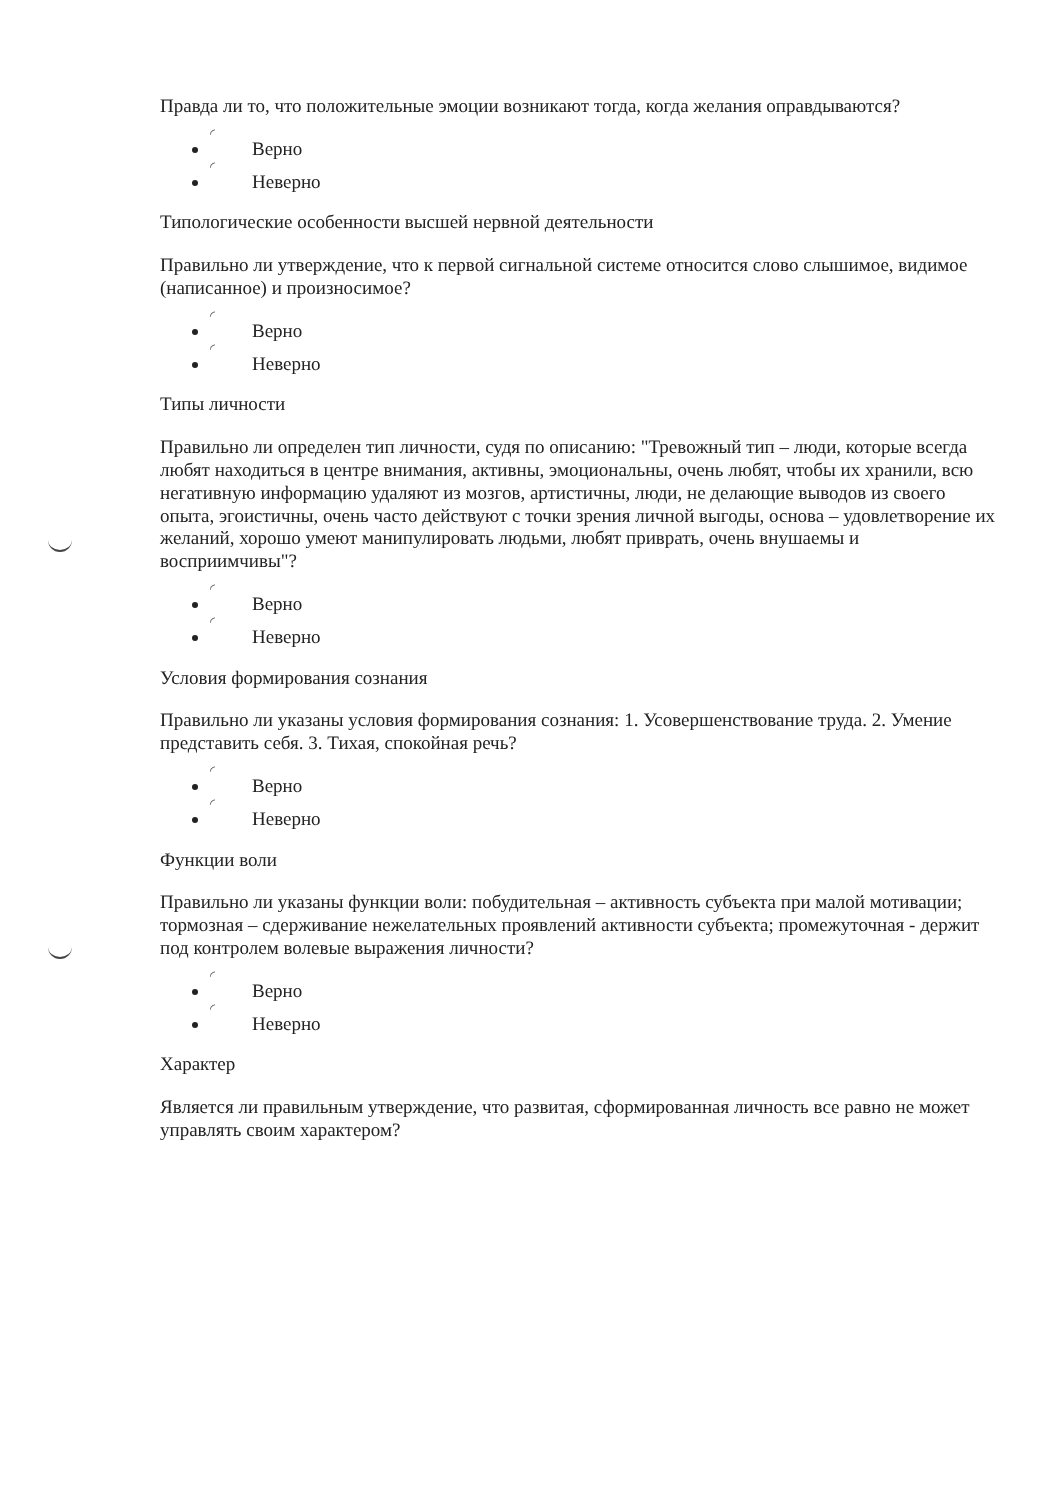Правда ли то, что положительные эмоции возникают тогда, когда желания оправдываются?
◜
Верно
◜
Неверно
Типологические особенности высшей нервной деятельности
Правильно ли утверждение, что к первой сигнальной системе относится слово слышимое, видимое (написанное) и произносимое?
◜
Верно
◜
Неверно
Типы личности
Правильно ли определен тип личности, судя по описанию: "Тревожный тип – люди, которые всегда любят находиться в центре внимания, активны, эмоциональны, очень любят, чтобы их хранили, всю негативную информацию удаляют из мозгов, артистичны, люди, не делающие выводов из своего опыта, эгоистичны, очень часто действуют с точки зрения личной выгоды, основа – удовлетворение их желаний, хорошо умеют манипулировать людьми, любят приврать, очень внушаемы и восприимчивы"?
◜
Верно
◜
Неверно
Условия формирования сознания
Правильно ли указаны условия формирования сознания: 1. Усовершенствование труда. 2. Умение представить себя. 3. Тихая, спокойная речь?
◜
Верно
◜
Неверно
Функции воли
Правильно ли указаны функции воли: побудительная – активность субъекта при малой мотивации; тормозная – сдерживание нежелательных проявлений активности субъекта; промежуточная - держит под контролем волевые выражения личности?
◜
Верно
◜
Неверно
Характер
Является ли правильным утверждение, что развитая, сформированная личность все равно не может управлять своим характером?